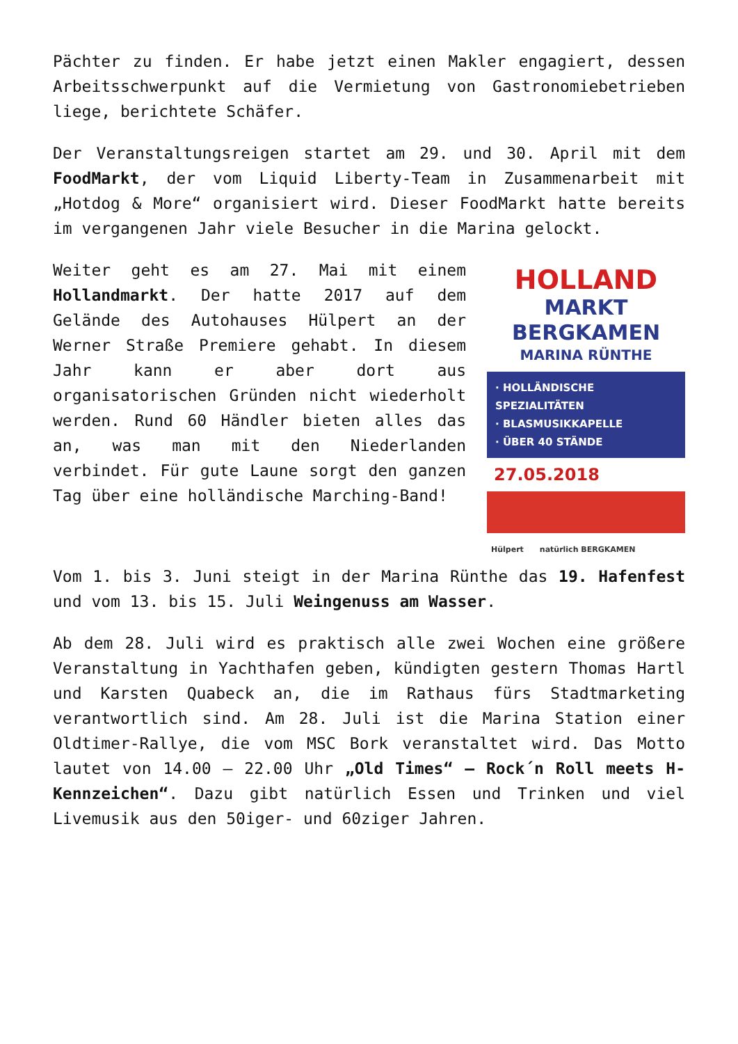Pächter zu finden. Er habe jetzt einen Makler engagiert, dessen Arbeitsschwerpunkt auf die Vermietung von Gastronomiebetrieben liege, berichtete Schäfer.
Der Veranstaltungsreigen startet am 29. und 30. April mit dem FoodMarkt, der vom Liquid Liberty-Team in Zusammenarbeit mit „Hotdog & More“ organisiert wird. Dieser FoodMarkt hatte bereits im vergangenen Jahr viele Besucher in die Marina gelockt.
Weiter geht es am 27. Mai mit einem Hollandmarkt. Der hatte 2017 auf dem Gelände des Autohauses Hülpert an der Werner Straße Premiere gehabt. In diesem Jahr kann er aber dort aus organisatorischen Gründen nicht wiederholt werden. Rund 60 Händler bieten alles das an, was man mit den Niederlanden verbindet. Für gute Laune sorgt den ganzen Tag über eine holländische Marching-Band!
HOLLAND
MARKT
BERGKAMEN
MARINA RÜNTHE
· HOLLÄNDISCHE SPEZIALITÄTEN
· BLASMUSIKKAPELLE
· ÜBER 40 STÄNDE
27.05.2018
Hülpert natürlich BERGKAMEN
Vom 1. bis 3. Juni steigt in der Marina Rünthe das 19. Hafenfest und vom 13. bis 15. Juli Weingenuss am Wasser.
Ab dem 28. Juli wird es praktisch alle zwei Wochen eine größere Veranstaltung in Yachthafen geben, kündigten gestern Thomas Hartl und Karsten Quabeck an, die im Rathaus fürs Stadtmarketing verantwortlich sind. Am 28. Juli ist die Marina Station einer Oldtimer-Rallye, die vom MSC Bork veranstaltet wird. Das Motto lautet von 14.00 – 22.00 Uhr „Old Times“ – Rock´n Roll meets H-Kennzeichen“. Dazu gibt natürlich Essen und Trinken und viel Livemusik aus den 50iger- und 60ziger Jahren.